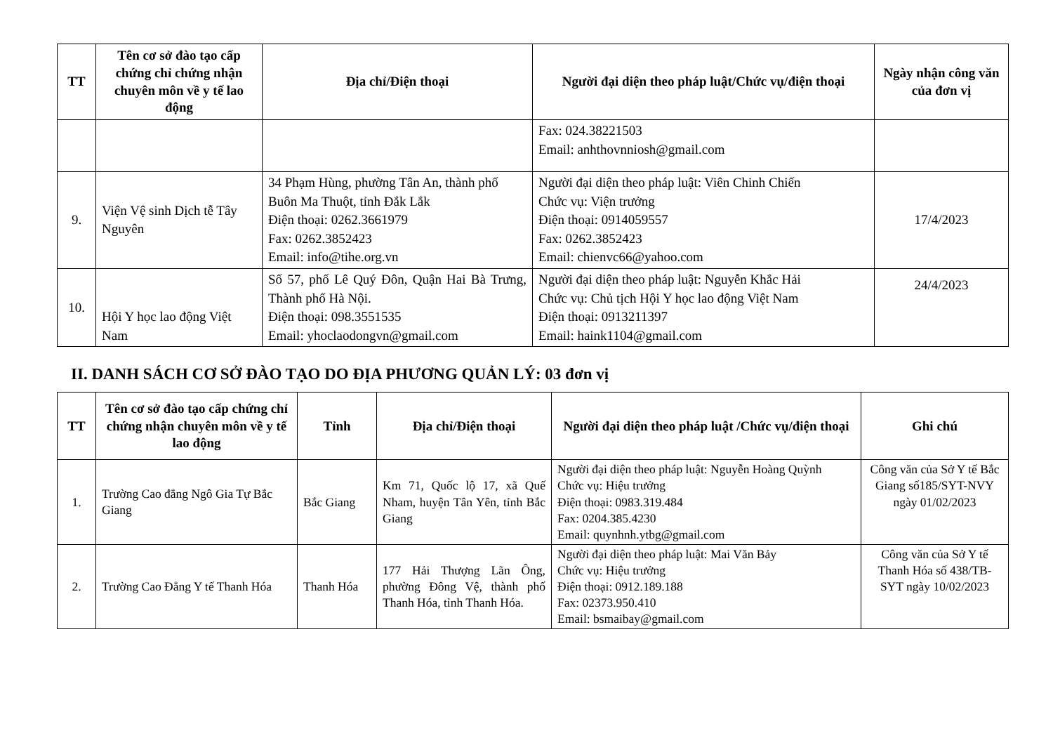| TT | Tên cơ sở đào tạo cấp chứng chỉ chứng nhận chuyên môn về y tế lao động | Địa chỉ/Điện thoại | Người đại diện theo pháp luật/Chức vụ/điện thoại | Ngày nhận công văn của đơn vị |
| --- | --- | --- | --- | --- |
| | | | Fax: 024.38221503 Email: anhthovnniosh@gmail.com | |
| 9. | Viện Vệ sinh Dịch tễ Tây Nguyên | 34 Phạm Hùng, phường Tân An, thành phố Buôn Ma Thuột, tỉnh Đắk Lắk Điện thoại: 0262.3661979 Fax: 0262.3852423 Email: info@tihe.org.vn | Người đại diện theo pháp luật: Viên Chinh Chiến Chức vụ: Viện trưởng Điện thoại: 0914059557 Fax: 0262.3852423 Email: chienvc66@yahoo.com | 17/4/2023 |
| 10. | Hội Y học lao động Việt Nam | Số 57, phố Lê Quý Đôn, Quận Hai Bà Trưng, Thành phố Hà Nội. Điện thoại: 098.3551535 Email: yhoclaodongvn@gmail.com | Người đại diện theo pháp luật: Nguyễn Khắc Hải Chức vụ: Chủ tịch Hội Y học lao động Việt Nam Điện thoại: 0913211397 Email: haink1104@gmail.com | 24/4/2023 |
II. DANH SÁCH CƠ SỞ ĐÀO TẠO DO ĐỊA PHƯƠNG QUẢN LÝ: 03 đơn vị
| TT | Tên cơ sở đào tạo cấp chứng chỉ chứng nhận chuyên môn về y tế lao động | Tỉnh | Địa chỉ/Điện thoại | Người đại diện theo pháp luật /Chức vụ/điện thoại | Ghi chú |
| --- | --- | --- | --- | --- | --- |
| 1. | Trường Cao đẳng Ngô Gia Tự Bắc Giang | Bắc Giang | Km 71, Quốc lộ 17, xã Quế Nham, huyện Tân Yên, tỉnh Bắc Giang | Người đại diện theo pháp luật: Nguyễn Hoàng Quỳnh Chức vụ: Hiệu trưởng Điện thoại: 0983.319.484 Fax: 0204.385.4230 Email: quynhnh.ytbg@gmail.com | Công văn của Sở Y tế Bắc Giang số185/SYT-NVY ngày 01/02/2023 |
| 2. | Trường Cao Đẳng Y tế Thanh Hóa | Thanh Hóa | 177 Hải Thượng Lãn Ông, phường Đông Vệ, thành phố Thanh Hóa, tỉnh Thanh Hóa. | Người đại diện theo pháp luật: Mai Văn Bảy Chức vụ: Hiệu trưởng Điện thoại: 0912.189.188 Fax: 02373.950.410 Email: bsmaibay@gmail.com | Công văn của Sở Y tế Thanh Hóa số 438/TB-SYT ngày 10/02/2023 |